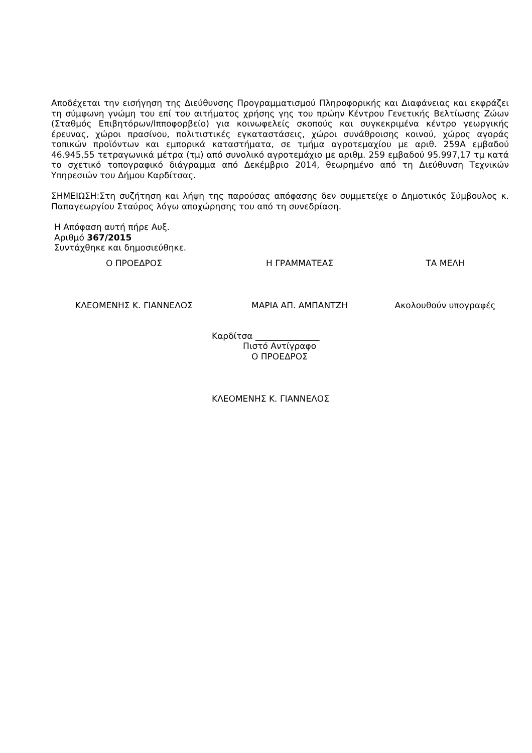Αποδέχεται την εισήγηση της Διεύθυνσης Προγραμματισμού Πληροφορικής και Διαφάνειας και εκφράζει τη σύμφωνη γνώμη του επί του αιτήματος χρήσης γης του πρώην Κέντρου Γενετικής Βελτίωσης Ζώων (Σταθμός Επιβητόρων/Ιπποφορβείο) για κοινωφελείς σκοπούς και συγκεκριμένα κέντρο γεωργικής έρευνας, χώροι πρασίνου, πολιτιστικές εγκαταστάσεις, χώροι συνάθροισης κοινού, χώρος αγοράς τοπικών προϊόντων και εμπορικά καταστήματα, σε τμήμα αγροτεμαχίου με αριθ. 259Α εμβαδού 46.945,55 τετραγωνικά μέτρα (τμ) από συνολικό αγροτεμάχιο με αριθμ. 259 εμβαδού 95.997,17 τμ κατά το σχετικό τοπογραφικό διάγραμμα από Δεκέμβριο 2014, θεωρημένο από τη Διεύθυνση Τεχνικών Υπηρεσιών του Δήμου Καρδίτσας.
ΣΗΜΕΙΩΣΗ:Στη συζήτηση και λήψη της παρούσας απόφασης δεν συμμετείχε ο Δημοτικός Σύμβουλος κ. Παπαγεωργίου Σταύρος λόγω αποχώρησης του από τη συνεδρίαση.
Η Απόφαση αυτή πήρε Αυξ.
Αριθμό 367/2015
Συντάχθηκε και δημοσιεύθηκε.
Ο ΠΡΟΕΔΡΟΣ Η ΓΡΑΜΜΑΤΕΑΣ ΤΑ ΜΕΛΗ
ΚΛΕΟΜΕΝΗΣ Κ. ΓΙΑΝΝΕΛΟΣ ΜΑΡΙΑ ΑΠ. ΑΜΠΑΝΤΖΗ Ακολουθούν υπογραφές
Καρδίτσα _______________
Πιστό Αντίγραφο
Ο ΠΡΟΕΔΡΟΣ
ΚΛΕΟΜΕΝΗΣ Κ. ΓΙΑΝΝΕΛΟΣ